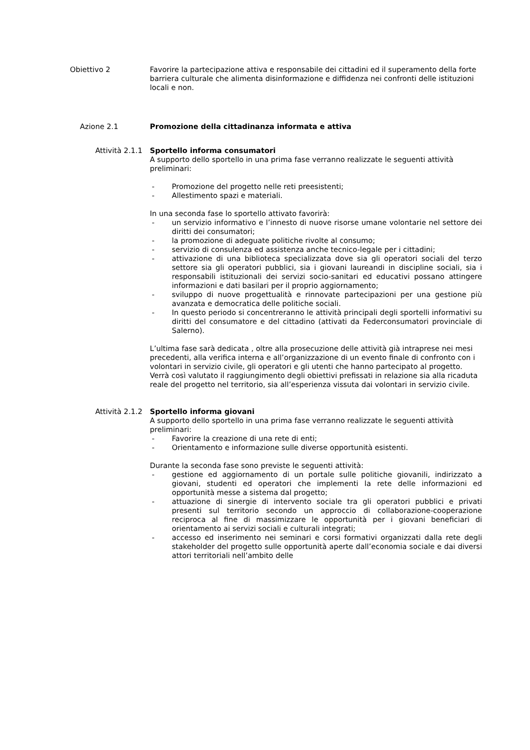Obiettivo 2 Favorire la partecipazione attiva e responsabile dei cittadini ed il superamento della forte barriera culturale che alimenta disinformazione e diffidenza nei confronti delle istituzioni locali e non.
Azione 2.1 Promozione della cittadinanza informata e attiva
Attività 2.1.1 Sportello informa consumatori
A supporto dello sportello in una prima fase verranno realizzate le seguenti attività preliminari:
- Promozione del progetto nelle reti preesistenti;
- Allestimento spazi e materiali.
In una seconda fase lo sportello attivato favorirà:
- un servizio informativo e l’innesto di nuove risorse umane volontarie nel settore dei diritti dei consumatori;
- la promozione di adeguate politiche rivolte al consumo;
- servizio di consulenza ed assistenza anche tecnico-legale per i cittadini;
- attivazione di una biblioteca specializzata dove sia gli operatori sociali del terzo settore sia gli operatori pubblici, sia i giovani laureandi in discipline sociali, sia i responsabili istituzionali dei servizi socio-sanitari ed educativi possano attingere informazioni e dati basilari per il proprio aggiornamento;
- sviluppo di nuove progettualità e rinnovate partecipazioni per una gestione più avanzata e democratica delle politiche sociali.
- In questo periodo si concentreranno le attività principali degli sportelli informativi su diritti del consumatore e del cittadino (attivati da Federconsumatori provinciale di Salerno).
L’ultima fase sarà dedicata , oltre alla prosecuzione delle attività già intraprese nei mesi precedenti, alla verifica interna e all’organizzazione di un evento finale di confronto con i volontari in servizio civile, gli operatori e gli utenti che hanno partecipato al progetto. Verrà così valutato il raggiungimento degli obiettivi prefissati in relazione sia alla ricaduta reale del progetto nel territorio, sia all’esperienza vissuta dai volontari in servizio civile.
Attività 2.1.2 Sportello informa giovani
A supporto dello sportello in una prima fase verranno realizzate le seguenti attività preliminari:
- Favorire la creazione di una rete di enti;
- Orientamento e informazione sulle diverse opportunità esistenti.
Durante la seconda fase sono previste le seguenti attività:
- gestione ed aggiornamento di un portale sulle politiche giovanili, indirizzato a giovani, studenti ed operatori che implementi la rete delle informazioni ed opportunità messe a sistema dal progetto;
- attuazione di sinergie di intervento sociale tra gli operatori pubblici e privati presenti sul territorio secondo un approccio di collaborazione-cooperazione reciproca al fine di massimizzare le opportunità per i giovani beneficiari di orientamento ai servizi sociali e culturali integrati;
- accesso ed inserimento nei seminari e corsi formativi organizzati dalla rete degli stakeholder del progetto sulle opportunità aperte dall’economia sociale e dai diversi attori territoriali nell’ambito delle